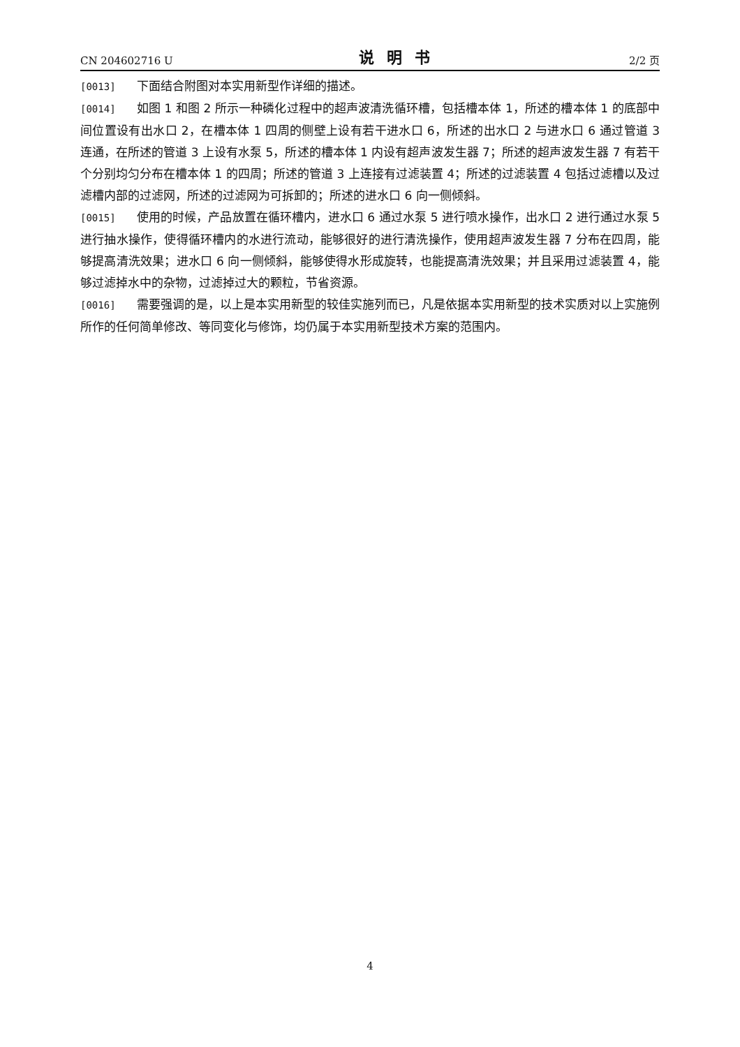CN 204602716 U 说明书 2/2 页
[0013] 下面结合附图对本实用新型作详细的描述。
[0014] 如图 1 和图 2 所示一种磷化过程中的超声波清洗循环槽，包括槽本体 1，所述的槽本体 1 的底部中间位置设有出水口 2，在槽本体 1 四周的侧壁上设有若干进水口 6，所述的出水口 2 与进水口 6 通过管道 3 连通，在所述的管道 3 上设有水泵 5，所述的槽本体 1 内设有超声波发生器 7；所述的超声波发生器 7 有若干个分别均匀分布在槽本体 1 的四周；所述的管道 3 上连接有过滤装置 4；所述的过滤装置 4 包括过滤槽以及过滤槽内部的过滤网，所述的过滤网为可拆卸的；所述的进水口 6 向一侧倾斜。
[0015] 使用的时候，产品放置在循环槽内，进水口 6 通过水泵 5 进行喷水操作，出水口 2 进行通过水泵 5 进行抽水操作，使得循环槽内的水进行流动，能够很好的进行清洗操作，使用超声波发生器 7 分布在四周，能够提高清洗效果；进水口 6 向一侧倾斜，能够使得水形成旋转，也能提高清洗效果；并且采用过滤装置 4，能够过滤掉水中的杂物，过滤掉过大的颗粒，节省资源。
[0016] 需要强调的是，以上是本实用新型的较佳实施列而已，凡是依据本实用新型的技术实质对以上实施例所作的任何简单修改、等同变化与修饰，均仍属于本实用新型技术方案的范围内。
4